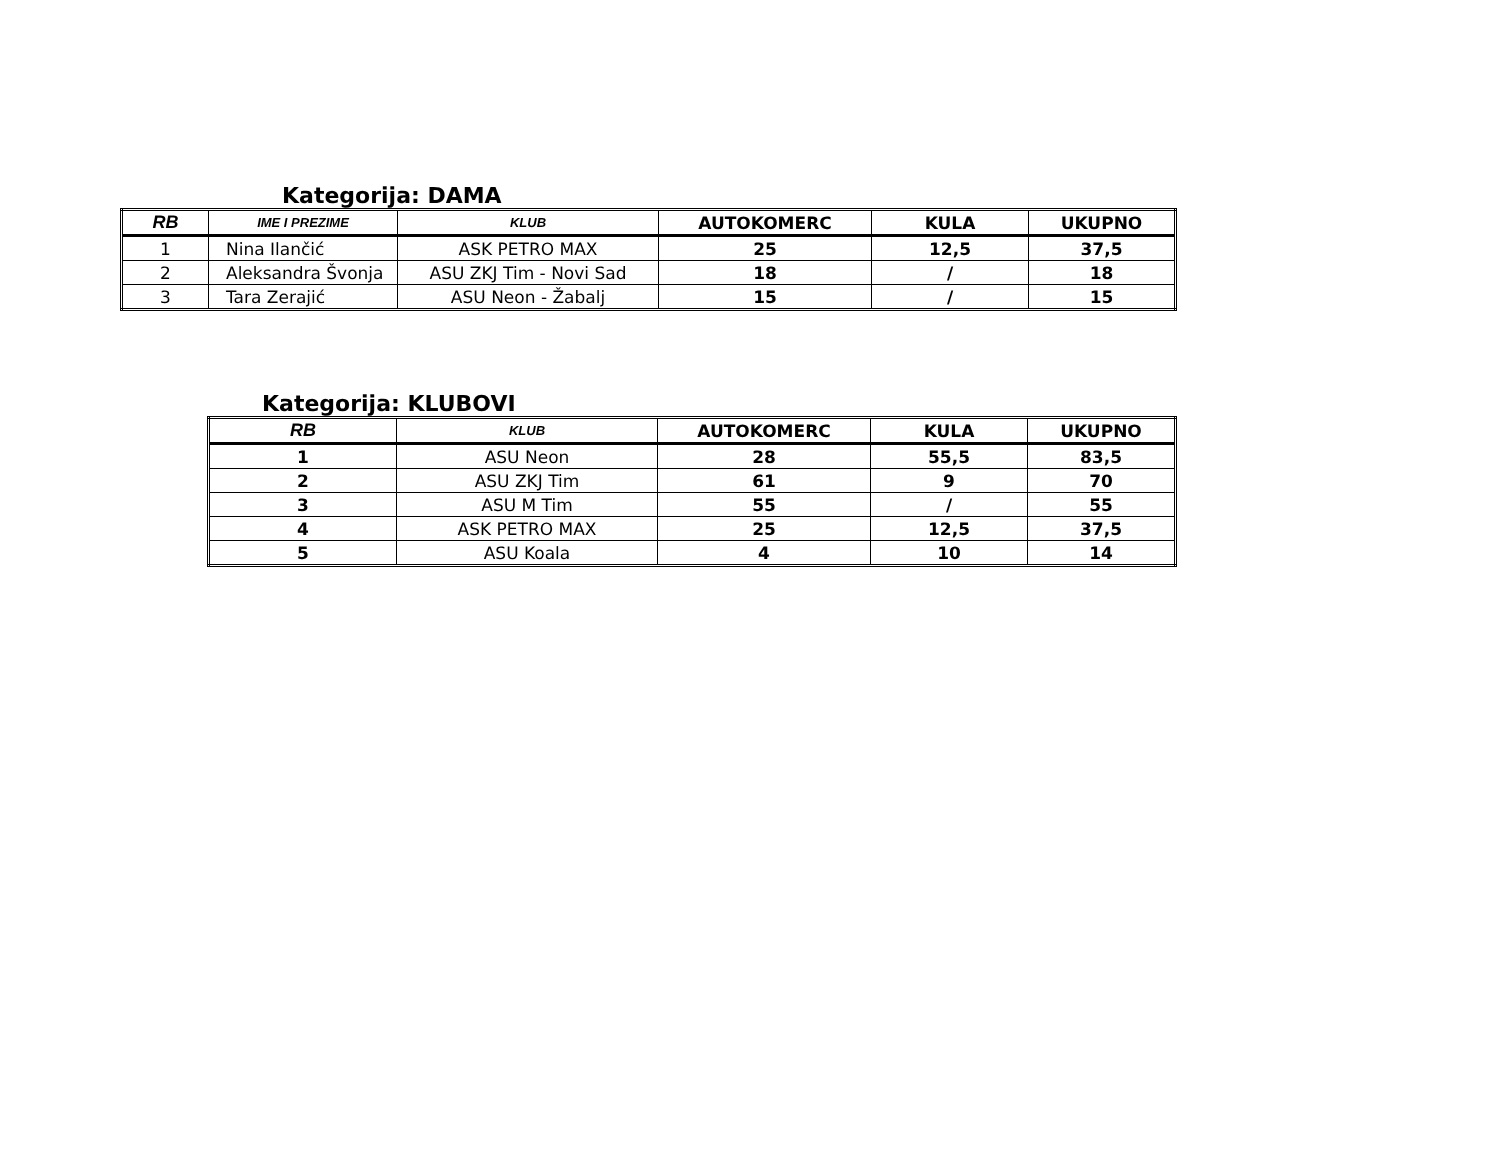Kategorija: DAMA
| RB | IME I PREZIME | KLUB | AUTOKOMERC | KULA | UKUPNO |
| --- | --- | --- | --- | --- | --- |
| 1 | Nina Ilančić | ASK PETRO MAX | 25 | 12,5 | 37,5 |
| 2 | Aleksandra Švonja | ASU ZKJ Tim - Novi Sad | 18 | / | 18 |
| 3 | Tara Zerajić | ASU Neon - Žabalj | 15 | / | 15 |
Kategorija: KLUBOVI
| RB | KLUB | AUTOKOMERC | KULA | UKUPNO |
| --- | --- | --- | --- | --- |
| 1 | ASU Neon | 28 | 55,5 | 83,5 |
| 2 | ASU ZKJ Tim | 61 | 9 | 70 |
| 3 | ASU M Tim | 55 | / | 55 |
| 4 | ASK PETRO MAX | 25 | 12,5 | 37,5 |
| 5 | ASU Koala | 4 | 10 | 14 |